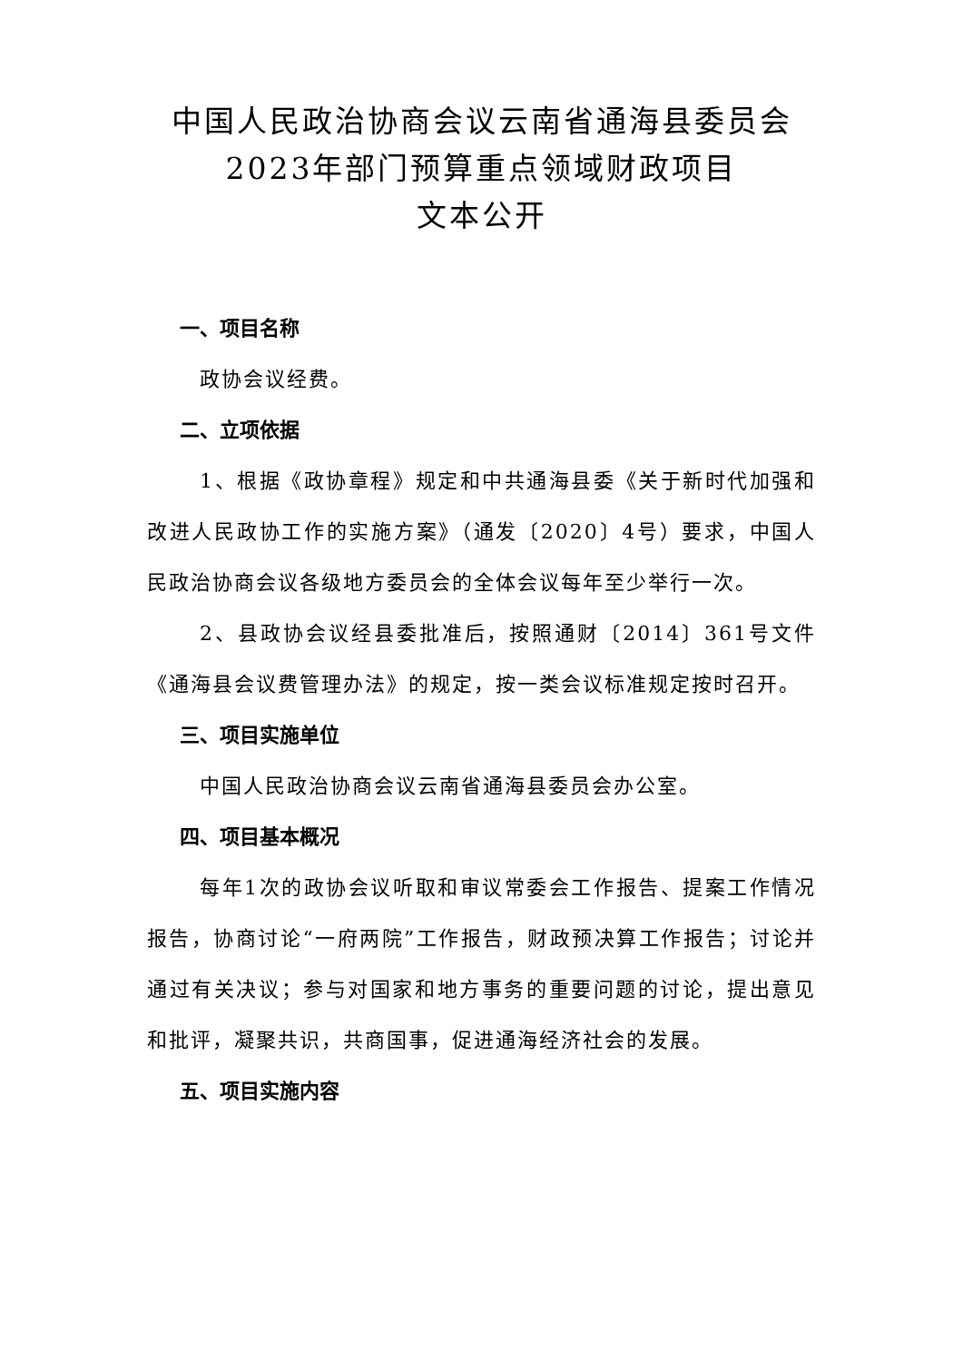中国人民政治协商会议云南省通海县委员会2023年部门预算重点领域财政项目
文本公开
一、项目名称
政协会议经费。
二、立项依据
1、根据《政协章程》规定和中共通海县委《关于新时代加强和改进人民政协工作的实施方案》（通发〔2020〕4号）要求，中国人民政治协商会议各级地方委员会的全体会议每年至少举行一次。
2、县政协会议经县委批准后，按照通财〔2014〕361号文件《通海县会议费管理办法》的规定，按一类会议标准规定按时召开。
三、项目实施单位
中国人民政治协商会议云南省通海县委员会办公室。
四、项目基本概况
每年1次的政协会议听取和审议常委会工作报告、提案工作情况报告，协商讨论“一府两院”工作报告，财政预决算工作报告；讨论并通过有关决议；参与对国家和地方事务的重要问题的讨论，提出意见和批评，凝聚共识，共商国事，促进通海经济社会的发展。
五、项目实施内容